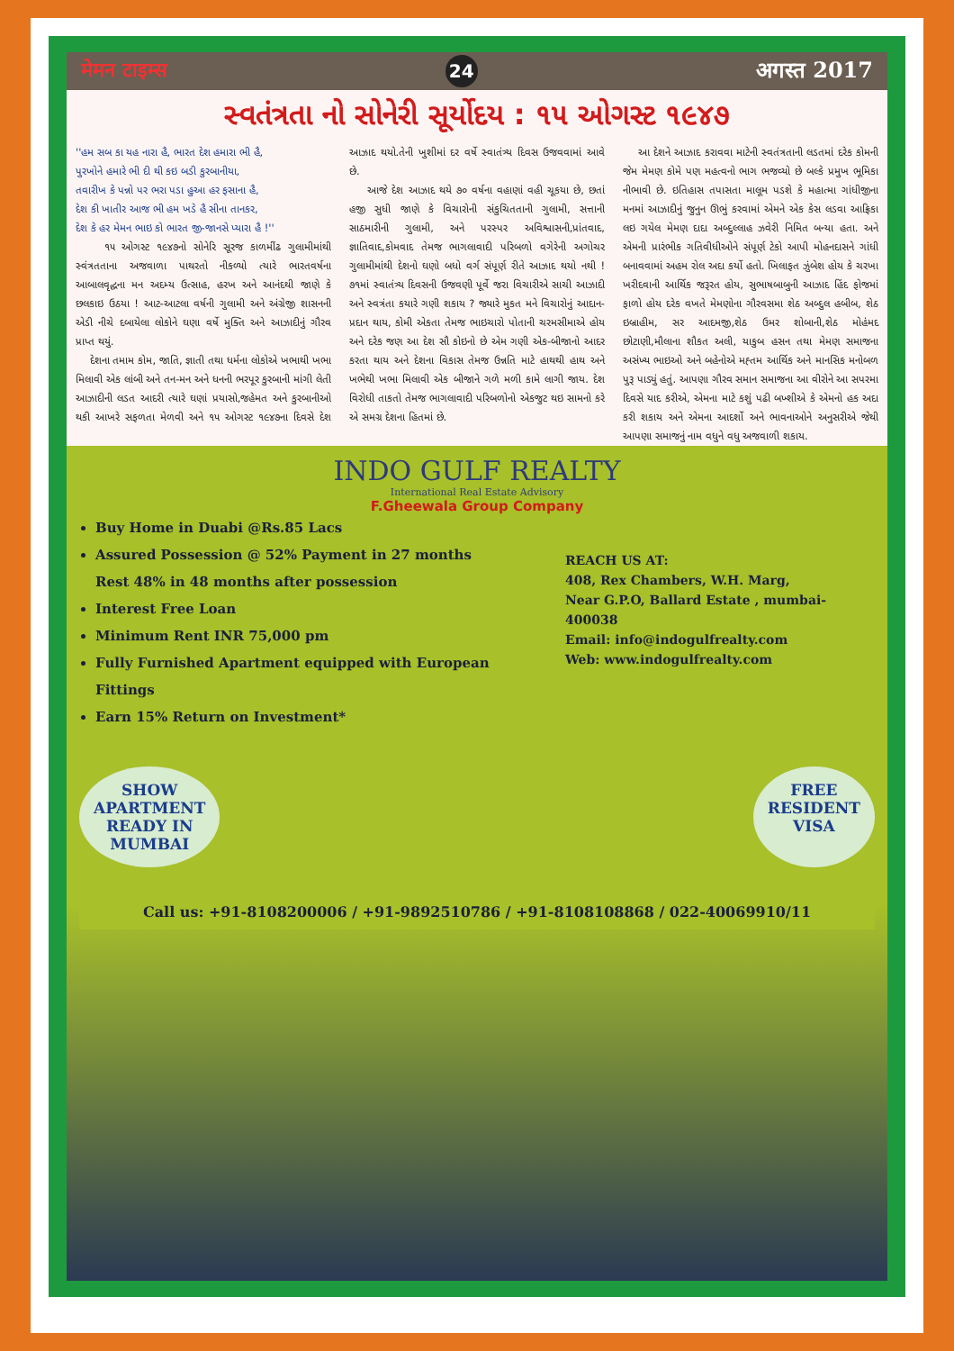मेमन टाइम्स 24 अगस्त 2017
સ્વતંત્રતા નો સોનેરી સૂર્યોદય : ૧૫ ઓગસ્ટ ૧૯૪૭
''હમ સબ કા યહ નારા હૈ, ભારત દેશ હમારા ભી હૈ,
પુરખોને હમારે ભી દી થી કઇ બડી કુરબાનીયા,
તવારીખ કે પન્નો પર ભરા પડા હુઆ હર ફસાના હૈ,
દેશ કી ખાતીર આજ ભી હમ ખડે હૈ સીના તાનકર,
દેશ કે હર મેમન ભાઇ કો ભારત જી-જાનસે પ્યારા હૈ !''
૧૫ ઓગસ્ટ ૧૯૪૭નો સોનેરિ સૂરજ કાળમીંઢ ગુલામીમાંથી સ્વંત્રતતાના અજવાળા પાથરતો નીકળ્યો ત્યારે ભારતવર્ષના આબાલવૃદ્ધના મન અદમ્ય ઉત્સાહ, હરખ અને આનંદથી જાણે કે છલકાઇ ઉઠયા ! આટ-આટલા વર્ષની ગુલામી અને અંગ્રેજી શાસનની એડી નીચે દબાયેલા લોકોને ઘણા વર્ષે મુક્તિ અને આઝાદીનું ગૌરવ પ્રાપ્ત થયું.
દેશના તમામ કોમ, જાતિ, જ્ઞાતી તથા ધર્મના લોકોએ ખભાથી ખભા મિલાવી એક લાંબી અને તન-મન અને ધનની ભરપૂર કુરબાની માંગી લેતી આઝાદીની લડત આદરી ત્યારે ઘણાં પ્રયાસો,જહેમત અને કુરબાનીઓ થકી આખરે સફળતા મેળવી અને ૧૫ ઓગસ્ટ ૧૯૪૭ના દિવસે દેશ આઝાદ થયો.તેની ખુશીમાં દર વર્ષે સ્વાતંત્ર્ય દિવસ ઉજવવામાં આવે છે.
આજે દેશ આઝાદ થયે ૭૦ વર્ષના વહાણાં વહી ચૂકયા છે, છતાં હજી સુધી જાણે કે વિચારોની સંકુચિતતાની ગુલામી, સત્તાની સાઠમારીની ગુલામી, અને પરસ્પર અવિશ્વાસની,પ્રાંતવાદ, જ્ઞાતિવાદ,કોમવાદ તેમજ ભાગલાવાદી પરિબળો વગેરેની અગોચર ગુલામીમાંથી દેશનો ઘણો બધો વર્ગ સંપૂર્ણ રીતે આઝાદ થયો નથી ! ૭૧માં સ્વાતંત્ર્ય દિવસની ઉજવણી પૂર્વે જરા વિચારીએ સાચી આઝાદી અને સ્વત્રંતા કયારે ગણી શકાય ? જ્યારે મુકત મને વિચારોનું આદાન-પ્રદાન થાય, કોમી એકતા તેમજ ભાઇચારો પોતાની ચરમસીમાએ હોય અને દરેક જણ આ દેશ સૌ કોઇનો છે એમ ગણી એક-બીજાનો આદર કરતા થાય અને દેશના વિકાસ તેમજ ઉન્નતિ માટે હાથથી હાથ અને ખભેથી ખભા મિલાવી એક બીજાને ગળે મળી કામે લાગી જાય. દેશ વિરોધી તાકતો તેમજ ભાગલાવાદી પરિબળોનો એકજુટ થઇ સામનો કરે એ સમગ્ર દેશના હિતમાં છે.
આ દેશને આઝાદ કરાવવા માટેની સ્વતંત્રતાની લડતમાં દરેક કોમની જેમ મેમણ કોમે પણ મહત્વનો ભાગ ભજવ્યો છે બલ્કે પ્રમુખ ભૂમિકા નીભાવી છે. ઇતિહાસ તપાસતા માલૂમ પડશે કે મહાત્મા ગાંધીજીના મનમાં આઝાદીનું જુનુન ઊભું કરવામાં એમને એક કેસ લડવા આફ્રિકા લઇ ગયેલ મેમણ દાદા અબ્દુલ્લાહ ઝવેરી નિમિત બન્યા હતા. અને એમની પ્રારંભીક ગતિવીધીઓને સંપૂર્ણ ટેકો આપી મોહનદાસને ગાંધી બનાવવામાં અહમ રોલ અદા કર્યો હતો. ખિલાફત ઝુંબેશ હોય કે ચરખા ખરીદવાની આર્થિક જરૂરત હોય, સુભાષબાબુની આઝાદ હિંદ ફોજમાં ફાળો હોય દરેક વખતે મેમણોના ગૌરવસમા શેઠ અબ્દુલ હબીબ, શેઠ ઇબ્રાહીમ, સર આદમજી,શેઠ ઉમર શોબાની,શેઠ મોહંમદ છોટાણી,મૌલાના શૌકત અલી, યાકુબ હસન તથા મેમણ સમાજના અસંખ્ય ભાઇઓ અને બહેનોએ મહ્તમ આર્થિક અને માનસિક મનોબળ પુરૂ પાડ્યું હતું. આપણા ગૌરવ સમાન સમાજના આ વીરોને આ સપરમા દિવસે યાદ કરીએ, એમના માટે કશું પઢી બખ્શીએ કે એમનો હક અદા કરી શકાય અને એમના આદર્શો અને ભાવનાઓને અનુસરીએ જેથી આપણા સમાજનું નામ વધુને વધુ અજવાળી શકાય.
INDO GULF REALTY
International Real Estate Advisory
F.Gheewala Group Company
Buy Home in Duabi @Rs.85 Lacs
Assured Possession @ 52% Payment in 27 months
Rest 48% in 48 months after possession
Interest Free Loan
Minimum Rent INR 75,000 pm
Fully Furnished Apartment equipped with European Fittings
Earn 15% Return on Investment*
REACH US AT:
408, Rex Chambers, W.H. Marg,
Near G.P.O, Ballard Estate , mumbai-400038
Email: info@indogulfrealty.com
Web: www.indogulfrealty.com
SHOW
APARTMENT
READY IN
MUMBAI
FREE
RESIDENT
VISA
Call us: +91-8108200006 / +91-9892510786 / +91-8108108868 / 022-40069910/11